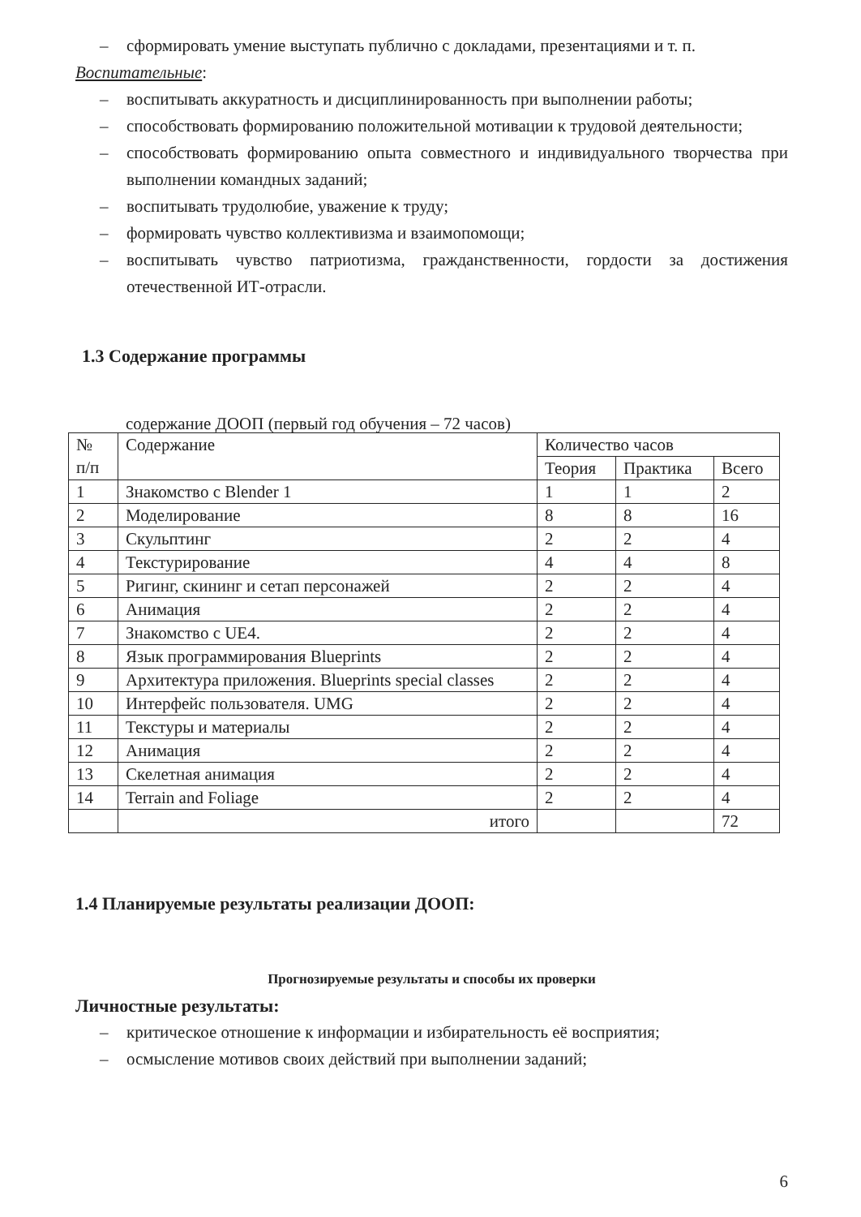– сформировать умение выступать публично с докладами, презентациями и т. п.
Воспитательные:
– воспитывать аккуратность и дисциплинированность при выполнении работы;
– способствовать формированию положительной мотивации к трудовой деятельности;
– способствовать формированию опыта совместного и индивидуального творчества при выполнении командных заданий;
– воспитывать трудолюбие, уважение к труду;
– формировать чувство коллективизма и взаимопомощи;
– воспитывать чувство патриотизма, гражданственности, гордости за достижения отечественной ИТ-отрасли.
1.3 Содержание программы
содержание ДООП (первый год обучения – 72 часов)
| № п/п | Содержание | Количество часов | | |
| --- | --- | --- | --- | --- |
| | | Теория | Практика | Всего |
| 1 | Знакомство с Blender 1 | 1 | 1 | 2 |
| 2 | Моделирование | 8 | 8 | 16 |
| 3 | Скульптинг | 2 | 2 | 4 |
| 4 | Текстурирование | 4 | 4 | 8 |
| 5 | Ригинг, скининг и сетап персонажей | 2 | 2 | 4 |
| 6 | Анимация | 2 | 2 | 4 |
| 7 | Знакомство с UE4. | 2 | 2 | 4 |
| 8 | Язык программирования Blueprints | 2 | 2 | 4 |
| 9 | Архитектура приложения. Blueprints special classes | 2 | 2 | 4 |
| 10 | Интерфейс пользователя. UMG | 2 | 2 | 4 |
| 11 | Текстуры и материалы | 2 | 2 | 4 |
| 12 | Анимация | 2 | 2 | 4 |
| 13 | Скелетная анимация | 2 | 2 | 4 |
| 14 | Terrain and Foliage | 2 | 2 | 4 |
| | итого | | | 72 |
1.4 Планируемые результаты реализации ДООП:
Прогнозируемые результаты и способы их проверки
Личностные результаты:
– критическое отношение к информации и избирательность её восприятия;
– осмысление мотивов своих действий при выполнении заданий;
6